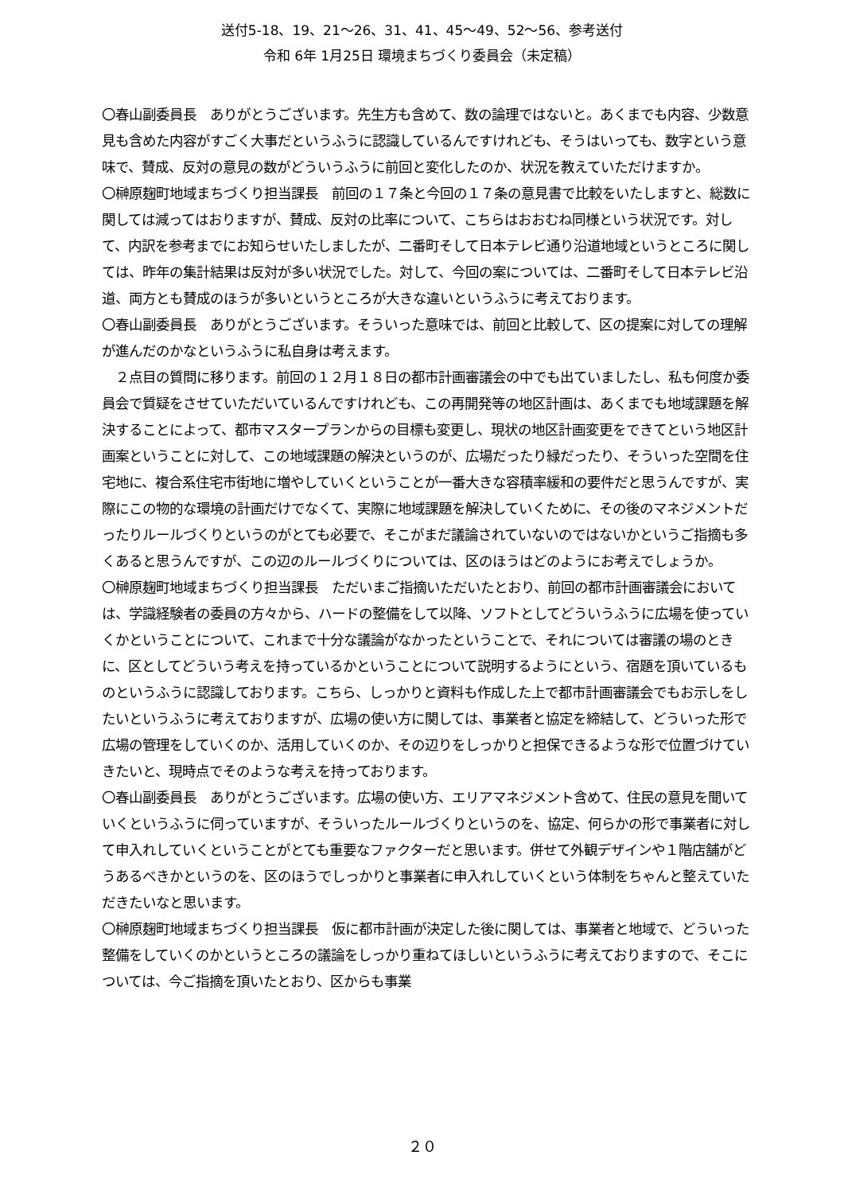送付5-18、19、21～26、31、41、45～49、52～56、参考送付
令和 6年 1月25日 環境まちづくり委員会（未定稿）
〇春山副委員長　ありがとうございます。先生方も含めて、数の論理ではないと。あくまでも内容、少数意見も含めた内容がすごく大事だというふうに認識しているんですけれども、そうはいっても、数字という意味で、賛成、反対の意見の数がどういうふうに前回と変化したのか、状況を教えていただけますか。
〇榊原麹町地域まちづくり担当課長　前回の１７条と今回の１７条の意見書で比較をいたしますと、総数に関しては減ってはおりますが、賛成、反対の比率について、こちらはおおむね同様という状況です。対して、内訳を参考までにお知らせいたしましたが、二番町そして日本テレビ通り沿道地域というところに関しては、昨年の集計結果は反対が多い状況でした。対して、今回の案については、二番町そして日本テレビ沿道、両方とも賛成のほうが多いというところが大きな違いというふうに考えております。
〇春山副委員長　ありがとうございます。そういった意味では、前回と比較して、区の提案に対しての理解が進んだのかなというふうに私自身は考えます。
　２点目の質問に移ります。前回の１２月１８日の都市計画審議会の中でも出ていましたし、私も何度か委員会で質疑をさせていただいているんですけれども、この再開発等の地区計画は、あくまでも地域課題を解決することによって、都市マスタープランからの目標も変更し、現状の地区計画変更をできてという地区計画案ということに対して、この地域課題の解決というのが、広場だったり緑だったり、そういった空間を住宅地に、複合系住宅市街地に増やしていくということが一番大きな容積率緩和の要件だと思うんですが、実際にこの物的な環境の計画だけでなくて、実際に地域課題を解決していくために、その後のマネジメントだったりルールづくりというのがとても必要で、そこがまだ議論されていないのではないかというご指摘も多くあると思うんですが、この辺のルールづくりについては、区のほうはどのようにお考えでしょうか。
〇榊原麹町地域まちづくり担当課長　ただいまご指摘いただいたとおり、前回の都市計画審議会においては、学識経験者の委員の方々から、ハードの整備をして以降、ソフトとしてどういうふうに広場を使っていくかということについて、これまで十分な議論がなかったということで、それについては審議の場のときに、区としてどういう考えを持っているかということについて説明するようにという、宿題を頂いているものというふうに認識しております。こちら、しっかりと資料も作成した上で都市計画審議会でもお示しをしたいというふうに考えておりますが、広場の使い方に関しては、事業者と協定を締結して、どういった形で広場の管理をしていくのか、活用していくのか、その辺りをしっかりと担保できるような形で位置づけていきたいと、現時点でそのような考えを持っております。
〇春山副委員長　ありがとうございます。広場の使い方、エリアマネジメント含めて、住民の意見を聞いていくというふうに伺っていますが、そういったルールづくりというのを、協定、何らかの形で事業者に対して申入れしていくということがとても重要なファクターだと思います。併せて外観デザインや１階店舗がどうあるべきかというのを、区のほうでしっかりと事業者に申入れしていくという体制をちゃんと整えていただきたいなと思います。
〇榊原麹町地域まちづくり担当課長　仮に都市計画が決定した後に関しては、事業者と地域で、どういった整備をしていくのかというところの議論をしっかり重ねてほしいというふうに考えておりますので、そこについては、今ご指摘を頂いたとおり、区からも事業
２０